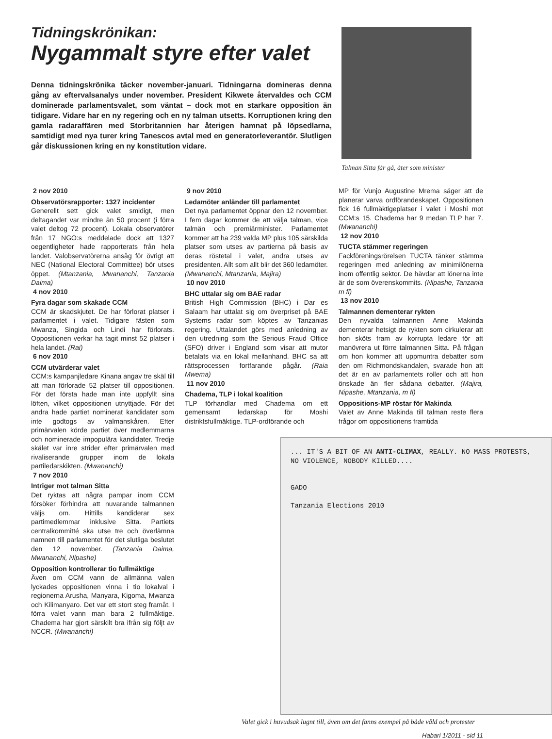Tidningskrönikan:
Nygammalt styre efter valet
Denna tidningskrönika täcker november-januari. Tidningarna domineras denna gång av eftervalsanalys under november. President Kikwete återvaldes och CCM dominerade parlamentsvalet, som väntat – dock mot en starkare opposition än tidigare. Vidare har en ny regering och en ny talman utsetts. Korruptionen kring den gamla radaraffären med Storbritannien har återigen hamnat på löpsedlarna, samtidigt med nya turer kring Tanescos avtal med en generatorleverantör. Slutligen går diskussionen kring en ny konstitution vidare.
Talman Sitta får gå, åter som minister
2 nov 2010
Observatörsrapporter: 1327 incidenter
Generellt sett gick valet smidigt, men deltagandet var mindre än 50 procent (i förra valet deltog 72 procent). Lokala observatörer från 17 NGO:s meddelade dock att 1327 oegentligheter hade rapporterats från hela landet. Valobservatörerna ansåg för övrigt att NEC (National Electoral Committee) bör utses öppet. (Mtanzania, Mwananchi, Tanzania Daima)
4 nov 2010
Fyra dagar som skakade CCM
CCM är skadskjutet. De har förlorat platser i parlamentet i valet. Tidigare fästen som Mwanza, Singida och Lindi har förlorats. Oppositionen verkar ha tagit minst 52 platser i hela landet. (Rai)
6 nov 2010
CCM utvärderar valet
CCM:s kampanjledare Kinana angav tre skäl till att man förlorade 52 platser till oppositionen. För det första hade man inte uppfyllt sina löften, vilket oppositionen utnyttjade. För det andra hade partiet nominerat kandidater som inte godtogs av valmanskåren. Efter primärvalen körde partiet över medlemmarna och nominerade impopulära kandidater. Tredje skälet var inre strider efter primärvalen med rivaliserande grupper inom de lokala partiledarskikten. (Mwananchi)
7 nov 2010
Intriger mot talman Sitta
Det ryktas att några pampar inom CCM försöker förhindra att nuvarande talmannen väljs om. Hittills kandiderar sex partimedlemmar inklusive Sitta. Partiets centralkommitté ska utse tre och överlämna namnen till parlamentet för det slutliga beslutet den 12 november. (Tanzania Daima, Mwananchi, Nipashe)
Opposition kontrollerar tio fullmäktige
Även om CCM vann de allmänna valen lyckades oppositionen vinna i tio lokalval i regionerna Arusha, Manyara, Kigoma, Mwanza och Kilimanyaro. Det var ett stort steg framåt. I förra valet vann man bara 2 fullmäktige. Chadema har gjort särskilt bra ifrån sig följt av NCCR. (Mwananchi)
9 nov 2010
Ledamöter anländer till parlamentet
Det nya parlamentet öppnar den 12 november. I fem dagar kommer de att välja talman, vice talmän och premiärminister. Parlamentet kommer att ha 239 valda MP plus 105 särskilda platser som utses av partierna på basis av deras röstetal i valet, andra utses av presidenten. Allt som allt blir det 360 ledamöter. (Mwananchi, Mtanzania, Majira)
10 nov 2010
BHC uttalar sig om BAE radar
British High Commission (BHC) i Dar es Salaam har uttalat sig om överpriset på BAE Systems radar som köptes av Tanzanias regering. Uttalandet görs med anledning av den utredning som the Serious Fraud Office (SFO) driver i England som visar att mutor betalats via en lokal mellanhand. BHC sa att rättsprocessen fortfarande pågår. (Raia Mwema)
11 nov 2010
Chadema, TLP i lokal koalition
TLP förhandlar med Chadema om ett gemensamt ledarskap för Moshi distriktsfullmäktige. TLP-ordförande och
MP för Vunjo Augustine Mrema säger att de planerar varva ordförandeskapet. Oppositionen fick 16 fullmäktigeplatser i valet i Moshi mot CCM:s 15. Chadema har 9 medan TLP har 7. (Mwananchi)
12 nov 2010
TUCTA stämmer regeringen
Fackföreningsrörelsen TUCTA tänker stämma regeringen med anledning av minimilönerna inom offentlig sektor. De hävdar att lönerna inte är de som överenskommits. (Nipashe, Tanzania m fl)
13 nov 2010
Talmannen dementerar rykten
Den nyvalda talmannen Anne Makinda dementerar hetsigt de rykten som cirkulerar att hon sköts fram av korrupta ledare för att manövrera ut förre talmannen Sitta. På frågan om hon kommer att uppmuntra debatter som den om Richmondskandalen, svarade hon att det är en av parlamentets roller och att hon önskade än fler sådana debatter. (Majira, Nipashe, Mtanzania, m fl)
Oppositions-MP röstar för Makinda
Valet av Anne Makinda till talman reste flera frågor om oppositionens framtida
... IT'S A BIT OF AN ANTI-CLIMAX, REALLY. NO MASS PROTESTS, NO VIOLENCE, NOBODY KILLED....
GADO
Tanzania Elections 2010
Valet gick i huvudsak lugnt till, även om det fanns exempel på både våld och protester
Habari 1/2011 - sid 11